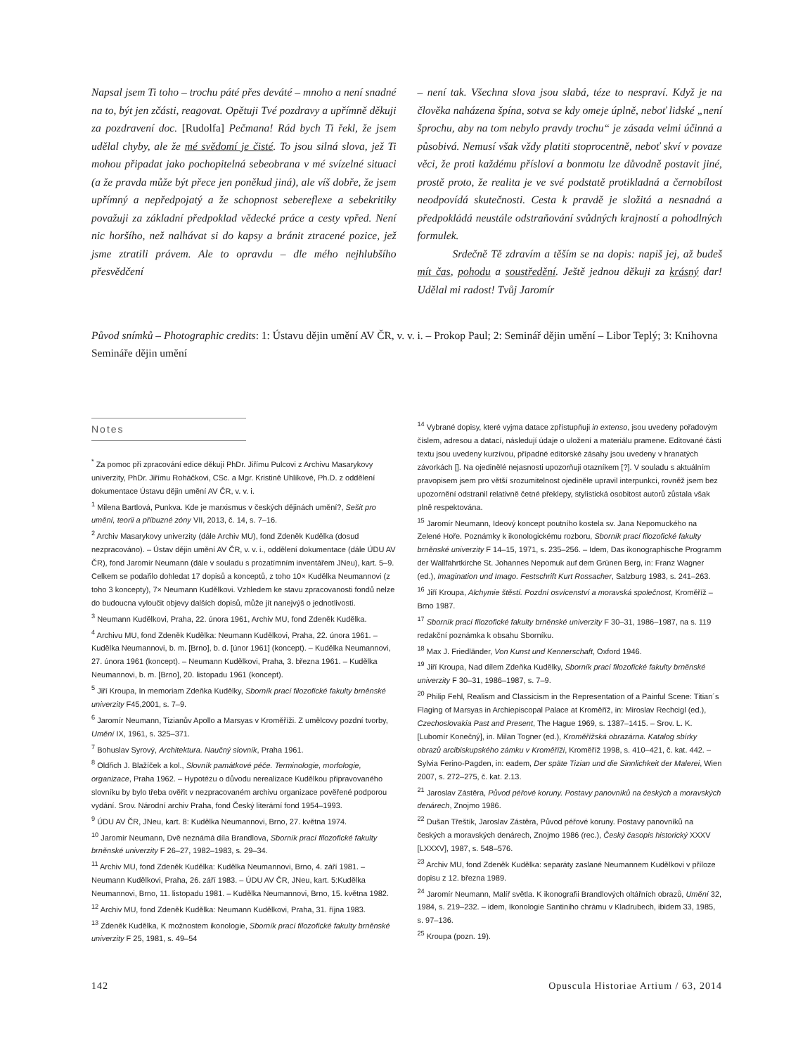Napsal jsem Ti toho – trochu páté přes deváté – mnoho a není snadné na to, být jen zčásti, reagovat. Opětuji Tvé pozdravy a upřímně děkuji za pozdravení doc. [Rudolfa] Pečmana! Rád bych Ti řekl, že jsem udělal chyby, ale že mé svědomí je čisté. To jsou silná slova, jež Ti mohou připadat jako pochopitelná sebeobrana v mé svízelné situaci (a že pravda může být přece jen poněkud jiná), ale víš dobře, že jsem upřímný a nepředpojatý a že schopnost sebereflexe a sebekritiky považuji za základní předpoklad vědecké práce a cesty vpřed. Není nic horšího, než nalhávat si do kapsy a bránit ztracené pozice, jež jsme ztratili právem. Ale to opravdu – dle mého nejhlubšího přesvědčení
– není tak. Všechna slova jsou slabá, téze to nespraví. Když je na člověka naházena špína, sotva se kdy omeje úplně, neboť lidské „není šprochu, aby na tom nebylo pravdy trochu“ je zásada velmi účinná a působivá. Nemusí však vždy platiti stoprocentně, neboť skví v povaze věci, že proti každému přísloví a bonmotu lze důvodně postavit jiné, prostě proto, že realita je ve své podstatě protikladná a černobílost neodpovídá skutečnosti. Cesta k pravdě je složitá a nesnadná a předpokládá neustále odstraňování svůdných krajností a pohodlných formulek.
Srdečně Tě zdravím a těším se na dopis: napiš jej, až budeš mít čas, pohodu a soustředění. Ještě jednou děkuji za krásný dar! Udělal mi radost! Tvůj Jaromír
Původ snímků – Photographic credits: 1: Ústavu dějin umění AV ČR, v. v. i. – Prokop Paul; 2: Seminář dějin umění – Libor Teplý; 3: Knihovna Semináře dějin umění
Notes
<sup>*</sup> Za pomoc při zpracování edice děkuji PhDr. Jiřímu Pulcovi z Archivu Masarykovy univerzity, PhDr. Jiřímu Roháčkovi, CSc. a Mgr. Kristině Uhlíkové, Ph.D. z oddělení dokumentace Ústavu dějin umění AV ČR, v. v. i.
<sup>1</sup> Milena Bartlová, Punkva. Kde je marxismus v českých dějinách umění?, Sešit pro umění, teorii a příbuzné zóny VII, 2013, č. 14, s. 7–16.
<sup>2</sup> Archiv Masarykovy univerzity (dále Archiv MU), fond Zdeněk Kudělka (dosud nezpracováno). – Ústav dějin umění AV ČR, v. v. i., oddělení dokumentace (dále ÚDU AV ČR), fond Jaromír Neumann (dále v souladu s prozatímním inventářem JNeu), kart. 5–9. Celkem se podařilo dohledat 17 dopisů a konceptů, z toho 10× Kudělka Neumannovi (z toho 3 koncepty), 7× Neumann Kudělkovi. Vzhledem ke stavu zpracovanosti fondů nelze do budoucna vyloučit objevy dalších dopisů, může jít nanejvýš o jednotlivosti.
<sup>3</sup> Neumann Kudělkovi, Praha, 22. února 1961, Archiv MU, fond Zdeněk Kudělka.
<sup>4</sup> Archivu MU, fond Zdeněk Kudělka: Neumann Kudělkovi, Praha, 22. února 1961. – Kudělka Neumannovi, b. m. [Brno], b. d. [únor 1961] (koncept). – Kudělka Neumannovi, 27. února 1961 (koncept). – Neumann Kudělkovi, Praha, 3. března 1961. – Kudělka Neumannovi, b. m. [Brno], 20. listopadu 1961 (koncept).
<sup>5</sup> Jiří Kroupa, In memoriam Zdeňka Kudělky, Sborník prací filozofické fakulty brněnské univerzity F45,2001, s. 7–9.
<sup>6</sup> Jaromír Neumann, Tizianův Apollo a Marsyas v Kroměříži. Z umělcovy pozdní tvorby, Umění IX, 1961, s. 325–371.
<sup>7</sup> Bohuslav Syrový, Architektura. Naučný slovník, Praha 1961.
<sup>8</sup> Oldřich J. Blažíček a kol., Slovník památkové péče. Terminologie, morfologie, organizace, Praha 1962. – Hypotézu o důvodu nerealizace Kudělkou připravovaného slovníku by bylo třeba ověřit v nezpracovaném archivu organizace pověřené podporou vydání. Srov. Národní archiv Praha, fond Český literární fond 1954–1993.
<sup>9</sup> ÚDU AV ČR, JNeu, kart. 8: Kudělka Neumannovi, Brno, 27. května 1974.
<sup>10</sup> Jaromír Neumann, Dvě neznámá díla Brandlova, Sborník prací filozofické fakulty brněnské univerzity F 26–27, 1982–1983, s. 29–34.
<sup>11</sup> Archiv MU, fond Zdeněk Kudělka: Kudělka Neumannovi, Brno, 4. září 1981. – Neumann Kudělkovi, Praha, 26. září 1983. – ÚDU AV ČR, JNeu, kart. 5:Kudělka Neumannovi, Brno, 11. listopadu 1981. – Kudělka Neumannovi, Brno, 15. května 1982.
<sup>12</sup> Archiv MU, fond Zdeněk Kudělka: Neumann Kudělkovi, Praha, 31. října 1983.
<sup>13</sup> Zdeněk Kudělka, K možnostem ikonologie, Sborník prací filozofické fakulty brněnské univerzity F 25, 1981, s. 49–54
<sup>14</sup> Vybrané dopisy, které vyjma datace zpřístupňuji in extenso, jsou uvedeny pořadovým číslem, adresou a datací, následují údaje o uložení a materiálu pramene. Editované části textu jsou uvedeny kurzívou, případné editorské zásahy jsou uvedeny v hranatých závorkách []. Na ojedinělé nejasnosti upozorňuji otazníkem [?]. V souladu s aktuálním pravopisem jsem pro větší srozumitelnost ojediněle upravil interpunkci, rovněž jsem bez upozornění odstranil relativně četné překlepy, stylistická osobitost autorů zůstala však plně respektována.
<sup>15</sup> Jaromír Neumann, Ideový koncept poutního kostela sv. Jana Nepomuckého na Zelené Hoře. Poznámky k ikonologickému rozboru, Sborník prací filozofické fakulty brněnské univerzity F 14–15, 1971, s. 235–256. – Idem, Das ikonographische Programm der Wallfahrtkirche St. Johannes Nepomuk auf dem Grünen Berg, in: Franz Wagner (ed.), Imagination und Imago. Festschrift Kurt Rossacher, Salzburg 1983, s. 241–263.
<sup>16</sup> Jiří Kroupa, Alchymie štěstí. Pozdní osvícenství a moravská společnost, Kroměříž – Brno 1987.
<sup>17</sup> Sborník prací filozofické fakulty brněnské univerzity F 30–31, 1986–1987, na s. 119 redakční poznámka k obsahu Sborníku.
<sup>18</sup> Max J. Friedländer, Von Kunst und Kennerschaft, Oxford 1946.
<sup>19</sup> Jiří Kroupa, Nad dílem Zdeňka Kudělky, Sborník prací filozofické fakulty brněnské univerzity F 30–31, 1986–1987, s. 7–9.
<sup>20</sup> Philip Fehl, Realism and Classicism in the Representation of a Painful Scene: Titian´s Flaging of Marsyas in Archiepiscopal Palace at Kroměříž, in: Miroslav Rechcigl (ed.), Czechoslovakia Past and Present, The Hague 1969, s. 1387–1415. – Srov. L. K. [Lubomír Konečný], in. Milan Togner (ed.), Kroměřížská obrazárna. Katalog sbírky obrazů arcibiskupského zámku v Kroměříži, Kroměříž 1998, s. 410–421, č. kat. 442. – Sylvia Ferino-Pagden, in: eadem, Der späte Tizian und die Sinnlichkeit der Malerei, Wien 2007, s. 272–275, č. kat. 2.13.
<sup>21</sup> Jaroslav Zástěra, Původ péřové koruny. Postavy panovníků na českých a moravských denárech, Znojmo 1986.
<sup>22</sup> Dušan Třeštík, Jaroslav Zástěra, Původ péřové koruny. Postavy panovníků na českých a moravských denárech, Znojmo 1986 (rec.), Český časopis historický XXXV [LXXXV], 1987, s. 548–576.
<sup>23</sup> Archiv MU, fond Zdeněk Kudělka: separáty zaslané Neumannem Kudělkovi v příloze dopisu z 12. března 1989.
<sup>24</sup> Jaromír Neumann, Malíř světla. K ikonografii Brandlových oltářních obrazů, Umění 32, 1984, s. 219–232. – idem, Ikonologie Santiniho chrámu v Kladrubech, ibidem 33, 1985, s. 97–136.
<sup>25</sup> Kroupa (pozn. 19).
142 Opuscula Historiae Artium / 63, 2014